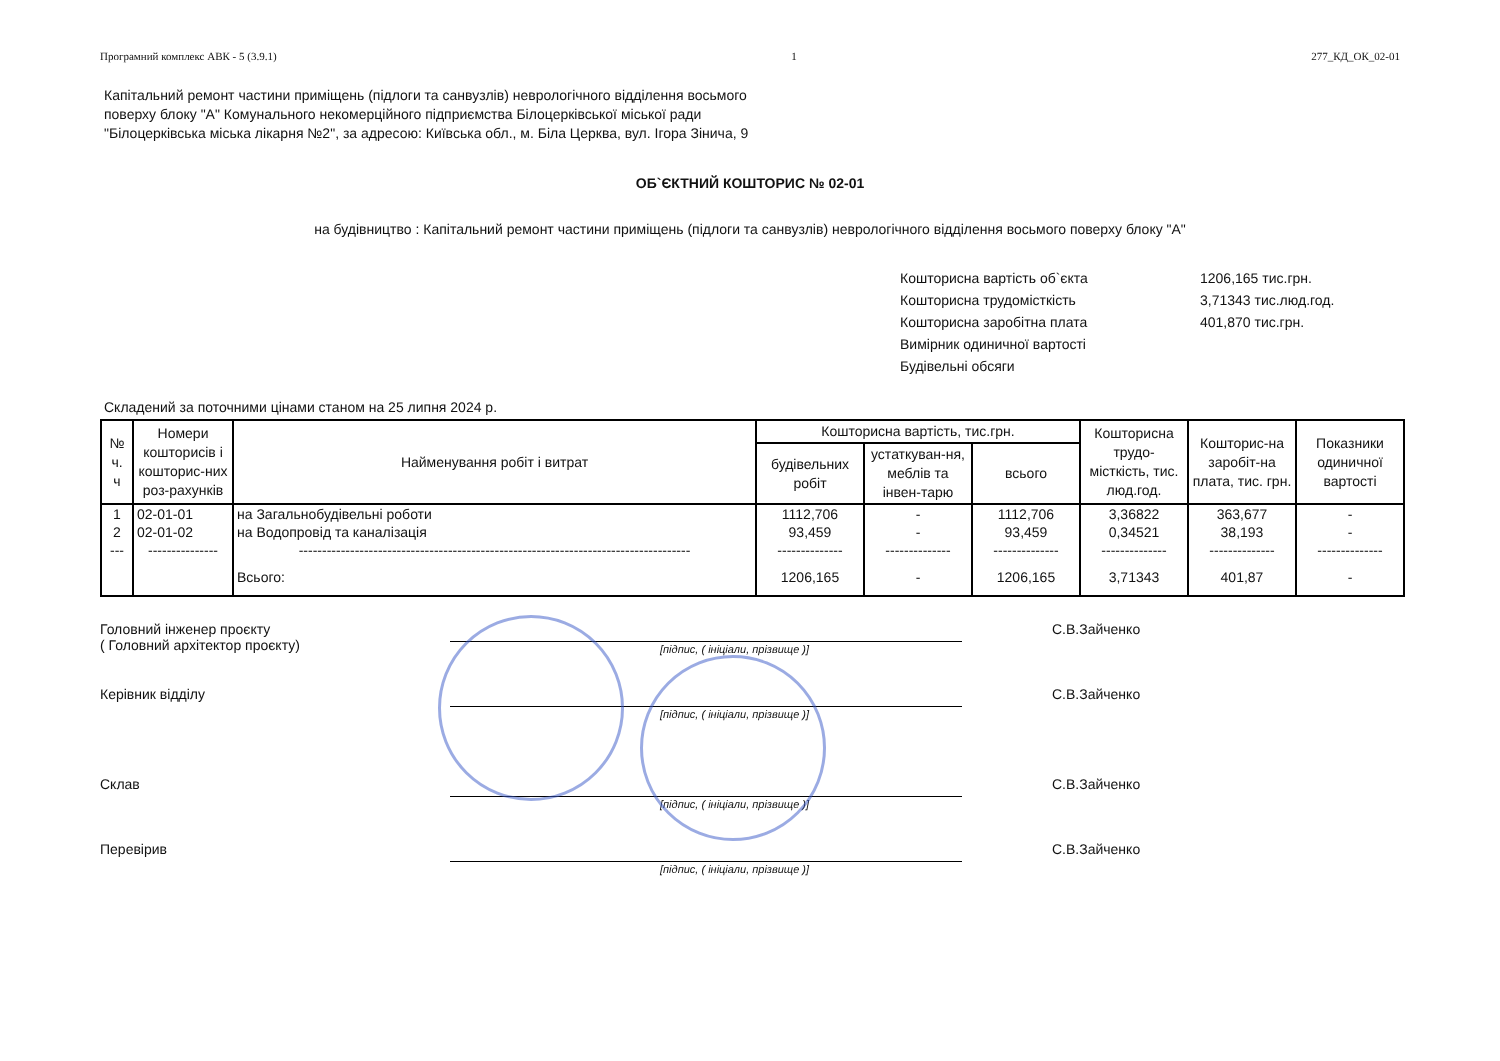Програмний комплекс АВК - 5 (3.9.1) 1 277_КД_ОК_02-01
Капітальний ремонт частини приміщень (підлоги та санвузлів) неврологічного відділення восьмого
поверху блоку "А" Комунального некомерційного підприємства Білоцерківської міської ради
"Білоцерківська міська лікарня №2", за адресою: Київська обл., м. Біла Церква, вул. Ігора Зінича, 9
ОБ`ЄКТНИЙ КОШТОРИС № 02-01
на будівництво : Капітальний ремонт частини приміщень (підлоги та санвузлів) неврологічного відділення восьмого поверху блоку "А"
Кошторисна вартість об`єкта 1206,165 тис.грн.
Кошторисна трудомісткість 3,71343 тис.люд.год.
Кошторисна заробітна плата 401,870 тис.грн.
Вимірник одиничної вартості
Будівельні обсяги
Складений за поточними цінами станом на 25 липня 2024 р.
| № ч. ч | Номери кошторисів і кошторис-них роз-рахунків | Найменування робіт і витрат | Кошторисна вартість, тис.грн. | | | Кошторисна трудо-місткість, тис. люд.год. | Кошторис-на заробіт-на плата, тис. грн. | Показники одиничної вартості |
| --- | --- | --- | --- | --- | --- | --- | --- | --- |
| | | | будівельних робіт | устаткуван-ня, меблів та інвен-тарю | всього | | | |
| 1 | 02-01-01 | на Загальнобудівельні роботи | 1112,706 | - | 1112,706 | 3,36822 | 363,677 | - |
| 2 | 02-01-02 | на Водопровід та каналізація | 93,459 | - | 93,459 | 0,34521 | 38,193 | - |
| --- | --------------- | ------------------------------------------------------------------------------------ | -------------- | -------------- | -------------- | -------------- | -------------- | -------------- |
| | | Всього: | 1206,165 | - | 1206,165 | 3,71343 | 401,87 | - |
Головний інженер проєкту
( Головний архітектор проєкту)
[підпис, ( ініціали, прізвище )]
С.В.Зайченко
Керівник відділу
[підпис, ( ініціали, прізвище )]
С.В.Зайченко
Склав
[підпис, ( ініціали, прізвище )]
С.В.Зайченко
Перевірив
[підпис, ( ініціали, прізвище )]
С.В.Зайченко